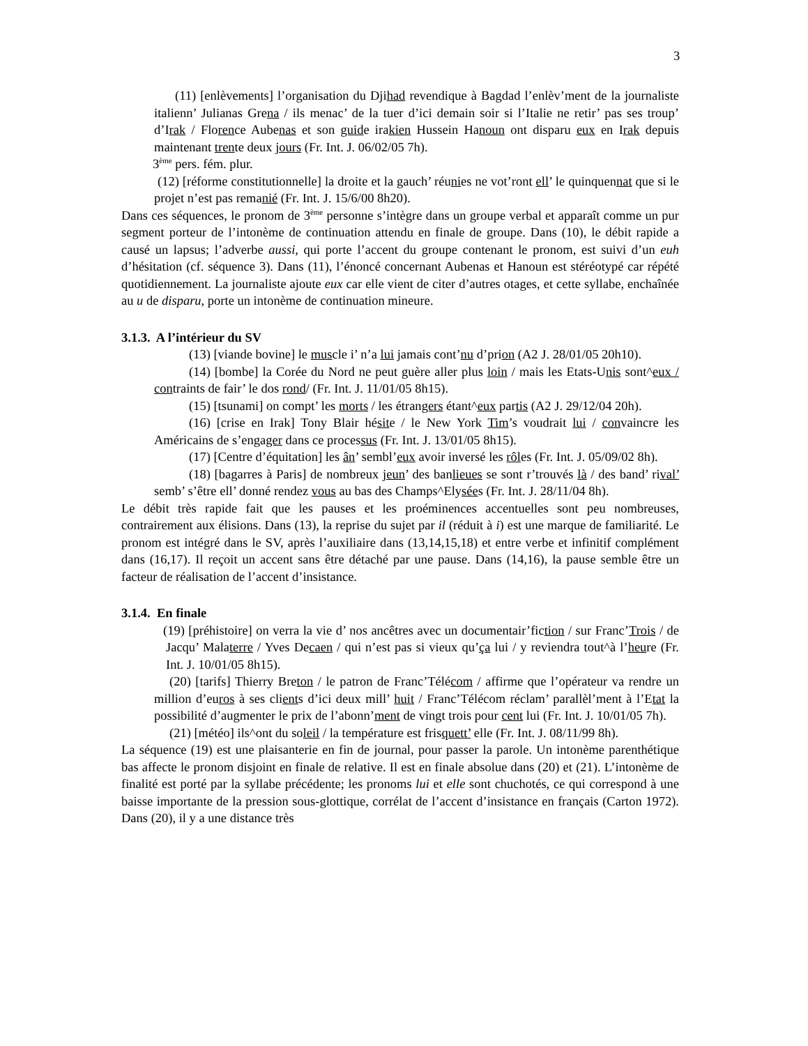3
(11) [enlèvements] l’organisation du Djihad revendique à Bagdad l’enlèv’ment de la journaliste italienn’ Julianas Grena / ils menac’ de la tuer d’ici demain soir si l’Italie ne retir’ pas ses troup’ d’Irak / Florence Aubenas et son guide irakien Hussein Hanoun ont disparu eux en Irak depuis maintenant trente deux jours (Fr. Int. J. 06/02/05 7h).
3<sup>ème</sup> pers. fém. plur.
(12) [réforme constitutionnelle] la droite et la gauch’ réunies ne vot’ront ell’ le quinquennat que si le projet n’est pas remanié (Fr. Int. J. 15/6/00 8h20).
Dans ces séquences, le pronom de 3<sup>ème</sup> personne s’intègre dans un groupe verbal et apparaît comme un pur segment porteur de l’intonème de continuation attendu en finale de groupe. Dans (10), le débit rapide a causé un lapsus; l’adverbe aussi, qui porte l’accent du groupe contenant le pronom, est suivi d’un euh d’hésitation (cf. séquence 3). Dans (11), l’énoncé concernant Aubenas et Hanoun est stéréotypé car répété quotidiennement. La journaliste ajoute eux car elle vient de citer d’autres otages, et cette syllabe, enchaînée au u de disparu, porte un intonème de continuation mineure.
3.1.3. A l’intérieur du SV
(13) [viande bovine] le muscle i’ n’a lui jamais cont’nu d’prion (A2 J. 28/01/05 20h10).
(14) [bombe] la Corée du Nord ne peut guère aller plus loin / mais les Etats-Unis sont^eux / contraints de fair’ le dos rond/ (Fr. Int. J. 11/01/05 8h15).
(15) [tsunami] on compt’ les morts / les étrangers étant^eux partis (A2 J. 29/12/04 20h).
(16) [crise en Irak] Tony Blair hésite / le New York Tim’s voudrait lui / convaincre les Américains de s’engager dans ce processus (Fr. Int. J. 13/01/05 8h15).
(17) [Centre d’équitation] les ân’ sembl’eux avoir inversé les rôles (Fr. Int. J. 05/09/02 8h).
(18) [bagarres à Paris] de nombreux jeun’ des banlieues se sont r’trouvés là / des band’ rival’ semb’ s’être ell’ donné rendez vous au bas des Champs^Elysées (Fr. Int. J. 28/11/04 8h).
Le débit très rapide fait que les pauses et les proéminences accentuelles sont peu nombreuses, contrairement aux élisions. Dans (13), la reprise du sujet par il (réduit à i) est une marque de familiarité. Le pronom est intégré dans le SV, après l’auxiliaire dans (13,14,15,18) et entre verbe et infinitif complément dans (16,17). Il reçoit un accent sans être détaché par une pause. Dans (14,16), la pause semble être un facteur de réalisation de l’accent d’insistance.
3.1.4. En finale
(19) [préhistoire] on verra la vie d’ nos ancêtres avec un documentair’fiction / sur Franc’Trois / de Jacqu’ Malaterre / Yves Decaen / qui n’est pas si vieux qu’ça lui / y reviendra tout^à l’heure (Fr. Int. J. 10/01/05 8h15).
(20) [tarifs] Thierry Breton / le patron de Franc’Télécom / affirme que l’opérateur va rendre un million d’euros à ses clients d’ici deux mill’ huit / Franc’Télécom réclam’ parallèl’ment à l’Etat la possibilité d’augmenter le prix de l’abonn’ment de vingt trois pour cent lui (Fr. Int. J. 10/01/05 7h).
(21) [météo] ils^ont du soleil / la température est frisquett’ elle (Fr. Int. J. 08/11/99 8h).
La séquence (19) est une plaisanterie en fin de journal, pour passer la parole. Un intonème parenthétique bas affecte le pronom disjoint en finale de relative. Il est en finale absolue dans (20) et (21). L’intonème de finalité est porté par la syllabe précédente; les pronoms lui et elle sont chuchotés, ce qui correspond à une baisse importante de la pression sous-glottique, corrélat de l’accent d’insistance en français (Carton 1972). Dans (20), il y a une distance très